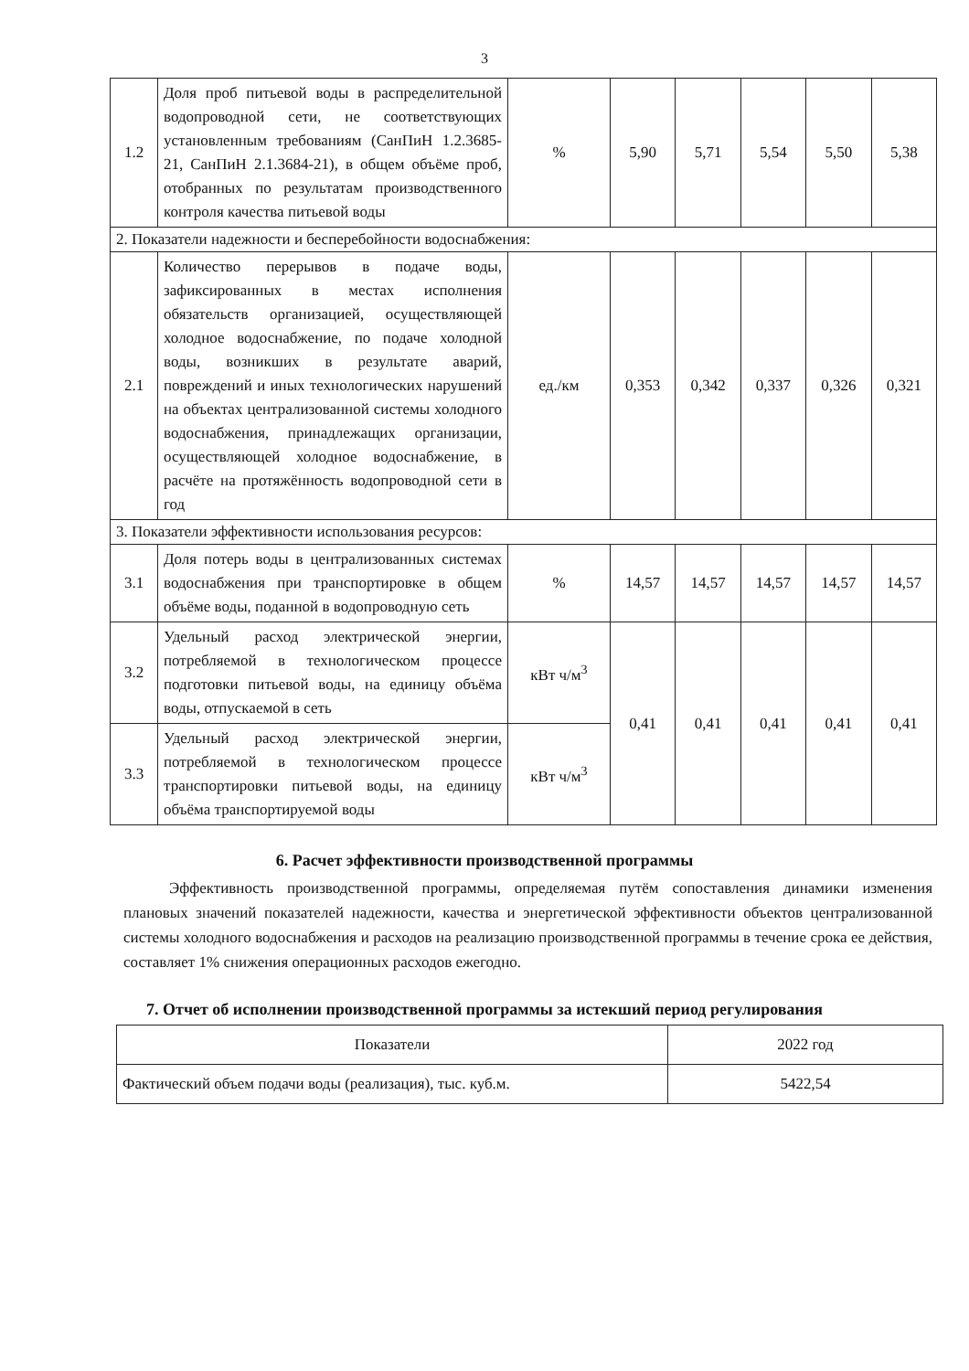3
| 1.2 | Доля проб питьевой воды в распределительной водопроводной сети, не соответствующих установленным требованиям (СанПиН 1.2.3685-21, СанПиН 2.1.3684-21), в общем объёме проб, отобранных по результатам производственного контроля качества питьевой воды | % | 5,90 | 5,71 | 5,54 | 5,50 | 5,38 |
| 2. Показатели надежности и бесперебойности водоснабжения: | | | | | | | |
| 2.1 | Количество перерывов в подаче воды, зафиксированных в местах исполнения обязательств организацией, осуществляющей холодное водоснабжение, по подаче холодной воды, возникших в результате аварий, повреждений и иных технологических нарушений на объектах централизованной системы холодного водоснабжения, принадлежащих организации, осуществляющей холодное водоснабжение, в расчёте на протяжённость водопроводной сети в год | ед./км | 0,353 | 0,342 | 0,337 | 0,326 | 0,321 |
| 3. Показатели эффективности использования ресурсов: | | | | | | | |
| 3.1 | Доля потерь воды в централизованных системах водоснабжения при транспортировке в общем объёме воды, поданной в водопроводную сеть | % | 14,57 | 14,57 | 14,57 | 14,57 | 14,57 |
| 3.2 | Удельный расход электрической энергии, потребляемой в технологическом процессе подготовки питьевой воды, на единицу объёма воды, отпускаемой в сеть | кВт ч/м<sup>3</sup> | 0,41 | 0,41 | 0,41 | 0,41 | 0,41 |
| 3.3 | Удельный расход электрической энергии, потребляемой в технологическом процессе транспортировки питьевой воды, на единицу объёма транспортируемой воды | кВт ч/м<sup>3</sup> | | | | | |
6. Расчет эффективности производственной программы
Эффективность производственной программы, определяемая путём сопоставления динамики изменения плановых значений показателей надежности, качества и энергетической эффективности объектов централизованной системы холодного водоснабжения и расходов на реализацию производственной программы в течение срока ее действия, составляет 1% снижения операционных расходов ежегодно.
7. Отчет об исполнении производственной программы за истекший период регулирования
| Показатели | 2022 год |
| Фактический объем подачи воды (реализация), тыс. куб.м. | 5422,54 |